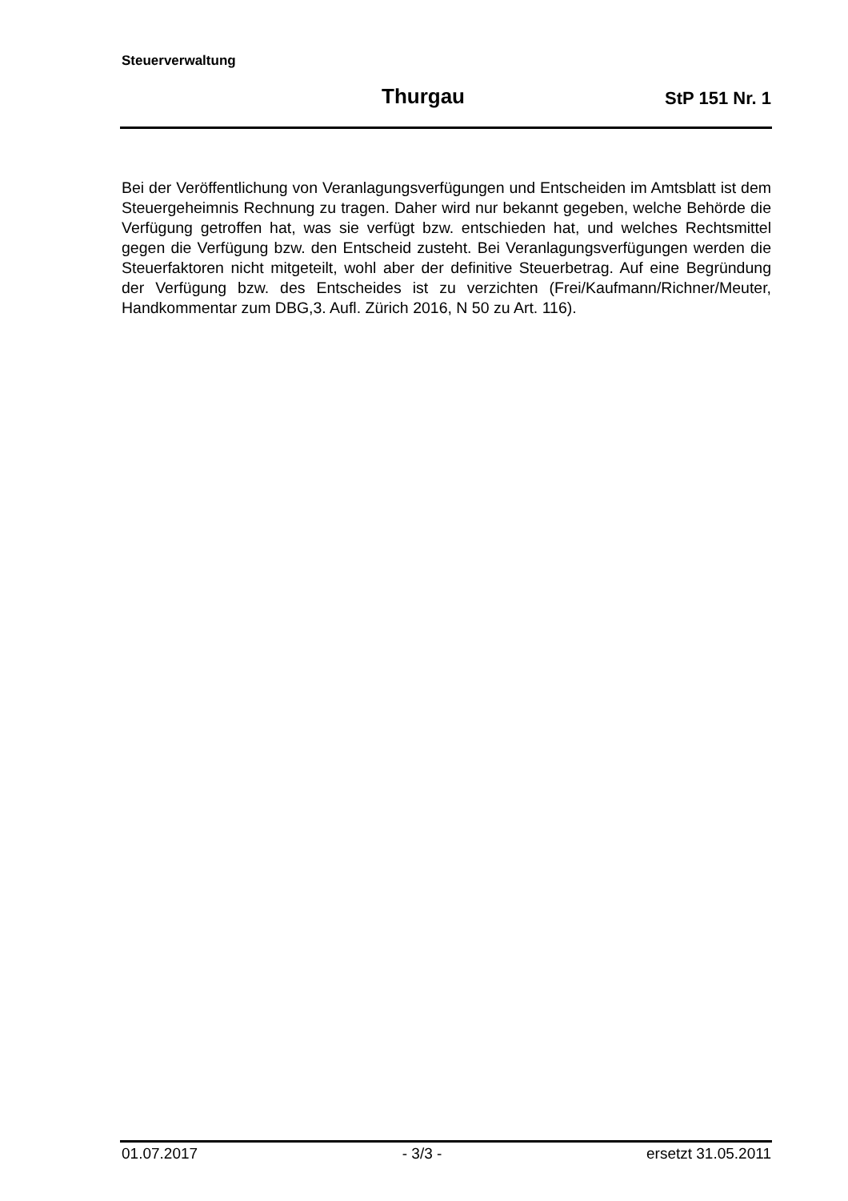Steuerverwaltung
Thurgau StP 151 Nr. 1
Bei der Veröffentlichung von Veranlagungsverfügungen und Entscheiden im Amtsblatt ist dem Steuergeheimnis Rechnung zu tragen. Daher wird nur bekannt gegeben, welche Behörde die Verfügung getroffen hat, was sie verfügt bzw. entschieden hat, und welches Rechtsmittel gegen die Verfügung bzw. den Entscheid zusteht. Bei Veranlagungsverfügungen werden die Steuerfaktoren nicht mitgeteilt, wohl aber der definitive Steuerbetrag. Auf eine Begründung der Verfügung bzw. des Entscheides ist zu verzichten (Frei/Kaufmann/Richner/Meuter, Handkommentar zum DBG,3. Aufl. Zürich 2016, N 50 zu Art. 116).
01.07.2017 - 3/3 - ersetzt 31.05.2011